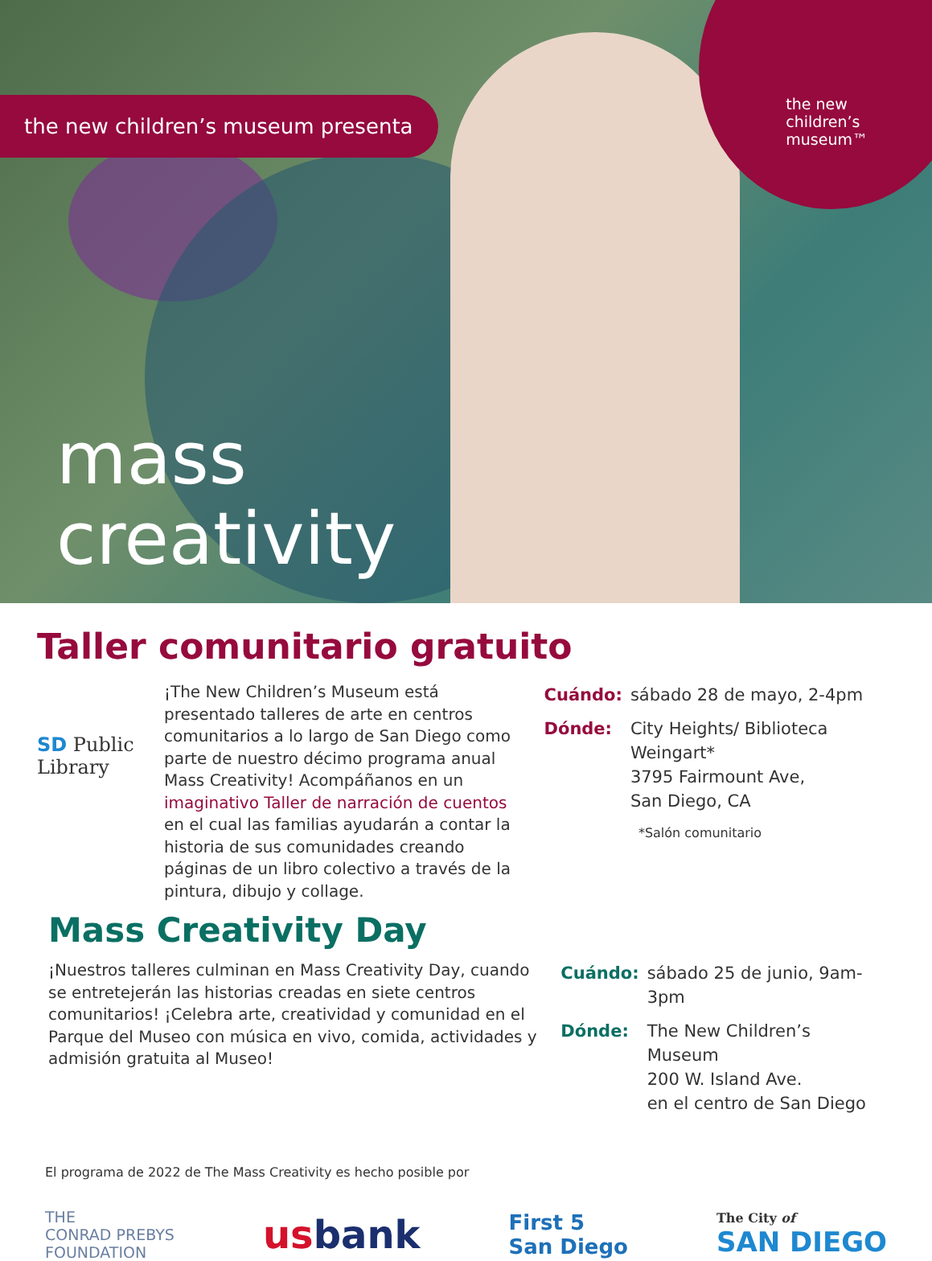the new children’s museum presenta
the new
children’s
museum™
mass
creativity
Taller comunitario gratuito
SD Public Library
¡The New Children’s Museum está presentado talleres de arte en centros comunitarios a lo largo de San Diego como parte de nuestro décimo programa anual Mass Creativity! Acompáñanos en un imaginativo Taller de narración de cuentos en el cual las familias ayudarán a contar la historia de sus comunidades creando páginas de un libro colectivo a través de la pintura, dibujo y collage.
| Cuándo: | sábado 28 de mayo, 2-4pm |
| Dónde: | City Heights/ Biblioteca Weingart* 3795 Fairmount Ave, San Diego, CA *Salón comunitario |
Mass Creativity Day
¡Nuestros talleres culminan en Mass Creativity Day, cuando se entretejerán las historias creadas en siete centros comunitarios! ¡Celebra arte, creatividad y comunidad en el Parque del Museo con música en vivo, comida, actividades y admisión gratuita al Museo!
| Cuándo: | sábado 25 de junio, 9am-3pm |
| Dónde: | The New Children’s Museum 200 W. Island Ave. en el centro de San Diego |
El programa de 2022 de The Mass Creativity es hecho posible por
THE
CONRAD PREBYS
FOUNDATION
us bank
First 5
San Diego
The City of
SAN DIEGO